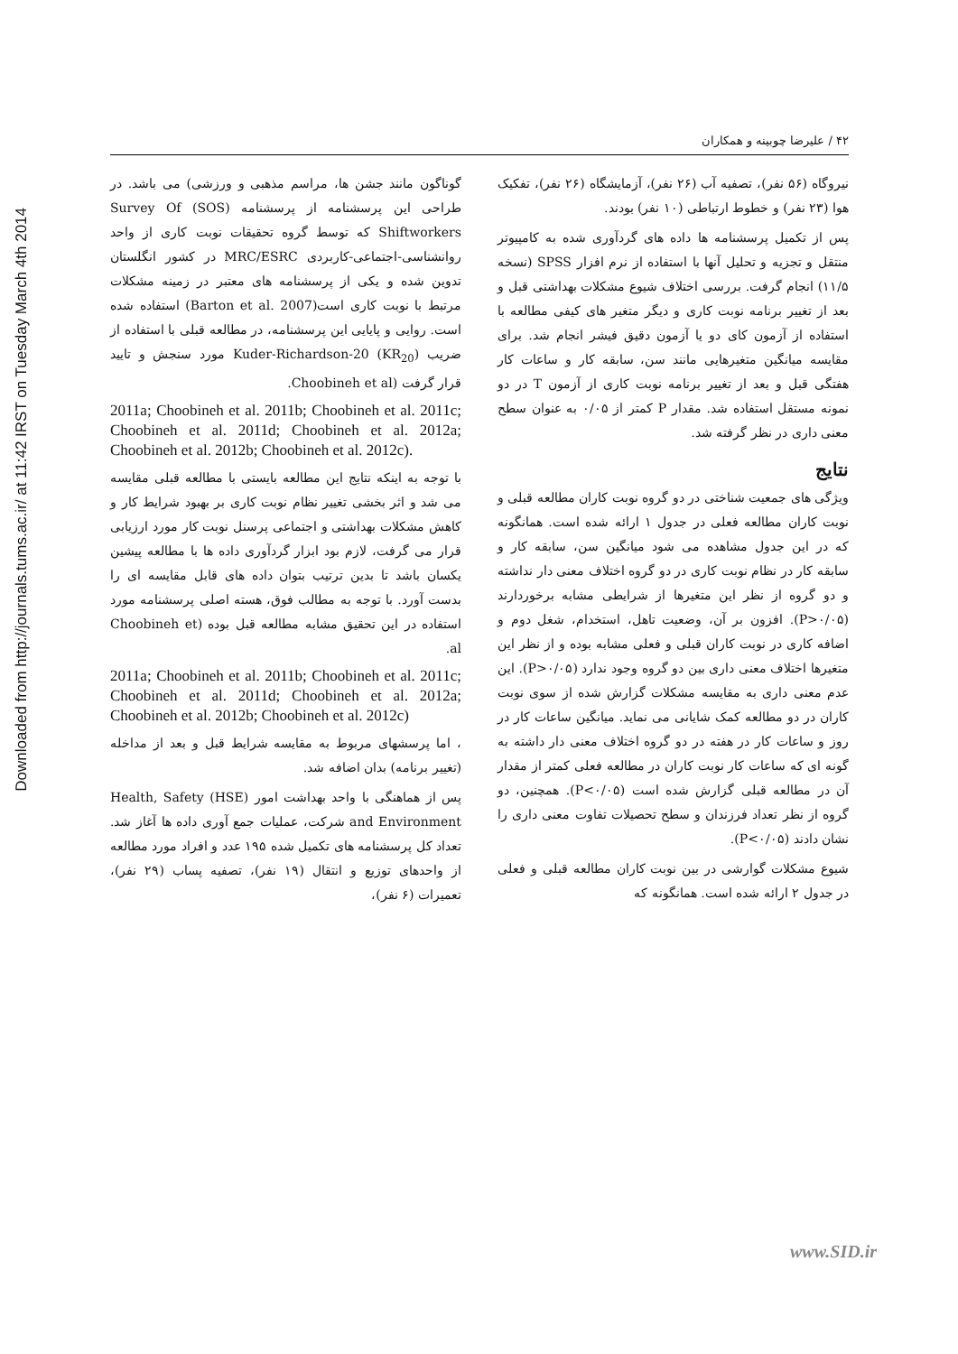Downloaded from http://journals.tums.ac.ir/ at 11:42 IRST on Tuesday March 4th 2014
۴۲ / علیرضا چوبینه و همکاران
گوناگون مانند جشن ها، مراسم مذهبی و ورزشی) می باشد. در طراحی این پرسشنامه از پرسشنامه (SOS) Survey Of Shiftworkers که توسط گروه تحقیقات نوبت کاری از واحد روانشناسی-اجتماعی-کاربردی MRC/ESRC در کشور انگلستان تدوین شده و یکی از پرسشنامه های معتبر در زمینه مشکلات مرتبط با نوبت کاری است(Barton et al. 2007) استفاده شده است. روایی و پایایی این پرسشنامه، در مطالعه قبلی با استفاده از ضریب Kuder-Richardson-20 (KR<sub>20</sub>) مورد سنجش و تایید قرار گرفت (Choobineh et al.
2011a; Choobineh et al. 2011b; Choobineh et al. 2011c; Choobineh et al. 2011d; Choobineh et al. 2012a; Choobineh et al. 2012b; Choobineh et al. 2012c).
با توجه به اینکه نتایج این مطالعه بایستی با مطالعه قبلی مقایسه می شد و اثر بخشی تغییر نظام نوبت کاری بر بهبود شرایط کار و کاهش مشکلات بهداشتی و اجتماعی پرسنل نوبت کار مورد ارزیابی قرار می گرفت، لازم بود ابزار گردآوری داده ها با مطالعه پیشین یکسان باشد تا بدین ترتیب بتوان داده های قابل مقایسه ای را بدست آورد. با توجه به مطالب فوق، هسته اصلی پرسشنامه مورد استفاده در این تحقیق مشابه مطالعه قبل بوده (Choobineh et al.
2011a; Choobineh et al. 2011b; Choobineh et al. 2011c; Choobineh et al. 2011d; Choobineh et al. 2012a; Choobineh et al. 2012b; Choobineh et al. 2012c)
، اما پرسشهای مربوط به مقایسه شرایط قبل و بعد از مداخله (تغییر برنامه) بدان اضافه شد.
پس از هماهنگی با واحد بهداشت امور (HSE) Health, Safety and Environment شرکت، عملیات جمع آوری داده ها آغاز شد. تعداد کل پرسشنامه های تکمیل شده ۱۹۵ عدد و افراد مورد مطالعه از واحدهای توزیع و انتقال (۱۹ نفر)، تصفیه پساب (۲۹ نفر)، تعمیرات (۶ نفر)،
نیروگاه (۵۶ نفر)، تصفیه آب (۲۶ نفر)، آزمایشگاه (۲۶ نفر)، تفکیک هوا (۲۳ نفر) و خطوط ارتباطی (۱۰ نفر) بودند.
پس از تکمیل پرسشنامه ها داده های گردآوری شده به کامپیوتر منتقل و تجزیه و تحلیل آنها با استفاده از نرم افزار SPSS (نسخه ۱۱/۵) انجام گرفت. بررسی اختلاف شیوع مشکلات بهداشتی قبل و بعد از تغییر برنامه نوبت کاری و دیگر متغیر های کیفی مطالعه با استفاده از آزمون کای دو یا آزمون دقیق فیشر انجام شد. برای مقایسه میانگین متغیرهایی مانند سن، سابقه کار و ساعات کار هفتگی قبل و بعد از تغییر برنامه نوبت کاری از آزمون T در دو نمونه مستقل استفاده شد. مقدار P کمتر از ۰/۰۵ به عنوان سطح معنی داری در نظر گرفته شد.
نتایج
ویژگی های جمعیت شناختی در دو گروه نوبت کاران مطالعه قبلی و نوبت کاران مطالعه فعلی در جدول ۱ ارائه شده است. همانگونه که در این جدول مشاهده می شود میانگین سن، سابقه کار و سابقه کار در نظام نوبت کاری در دو گروه اختلاف معنی دار نداشته و دو گروه از نظر این متغیرها از شرایطی مشابه برخوردارند (P>۰/۰۵). افزون بر آن، وضعیت تاهل، استخدام، شغل دوم و اضافه کاری در نوبت کاران قبلی و فعلی مشابه بوده و از نظر این متغیرها اختلاف معنی داری بین دو گروه وجود ندارد (P>۰/۰۵). این عدم معنی داری به مقایسه مشکلات گزارش شده از سوی نوبت کاران در دو مطالعه کمک شایانی می نماید. میانگین ساعات کار در روز و ساعات کار در هفته در دو گروه اختلاف معنی دار داشته به گونه ای که ساعات کار نوبت کاران در مطالعه فعلی کمتر از مقدار آن در مطالعه قبلی گزارش شده است (P<۰/۰۵). همچنین، دو گروه از نظر تعداد فرزندان و سطح تحصیلات تفاوت معنی داری را نشان دادند (P<۰/۰۵).
شیوع مشکلات گوارشی در بین نوبت کاران مطالعه قبلی و فعلی در جدول ۲ ارائه شده است. همانگونه که
www.SID.ir